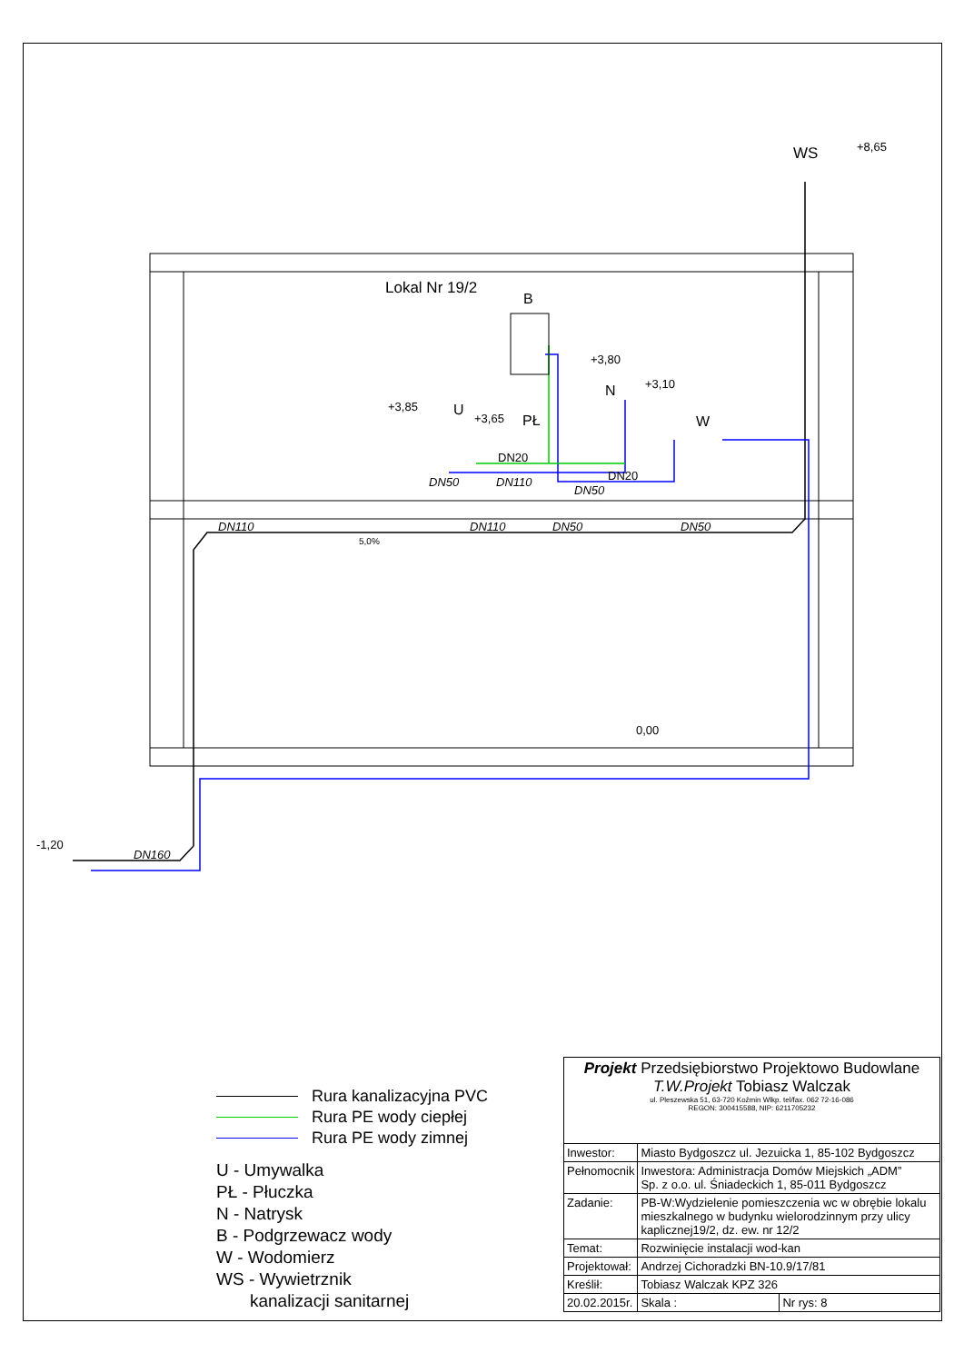Lokal Nr 19/2
B
N
U
PŁ
W
WS
+8,65
+3,80
+3,10
+3,85
+3,65
0,00
-1,20
DN110
DN110
DN50
DN50
5,0%
DN160
DN50
DN110
DN50
DN20
DN20
Rura kanalizacyjna PVC
Rura PE wody ciepłej
Rura PE wody zimnej
U - Umywalka
PŁ - Płuczka
N - Natrysk
B - Podgrzewacz wody
W - Wodomierz
WS - Wywietrznik
kanalizacji sanitarnej
| Projekt Przedsiębiorstwo Projektowo Budowlane T.W.Projekt Tobiasz Walczak ul. Pleszewska 51, 63-720 Koźmin Wlkp. tel/fax. 062 72-16-086 REGON: 300415588, NIP: 6211705232 | | | |
| Inwestor: | Miasto Bydgoszcz ul. Jezuicka 1, 85-102 Bydgoszcz | | |
| Pełnomocnik | Inwestora: Administracja Domów Miejskich „ADM” Sp. z o.o. ul. Śniadeckich 1, 85-011 Bydgoszcz | | |
| Zadanie: | PB-W:Wydzielenie pomieszczenia wc w obrębie lokalu mieszkalnego w budynku wielorodzinnym przy ulicy kaplicznej19/2, dz. ew. nr 12/2 | | |
| Temat: | Rozwinięcie instalacji wod-kan | | |
| Projektował: | Andrzej Cichoradzki BN-10.9/17/81 | | |
| Kreślił: | Tobiasz Walczak KPZ 326 | | |
| 20.02.2015r. | | Skala : | Nr rys: 8 |